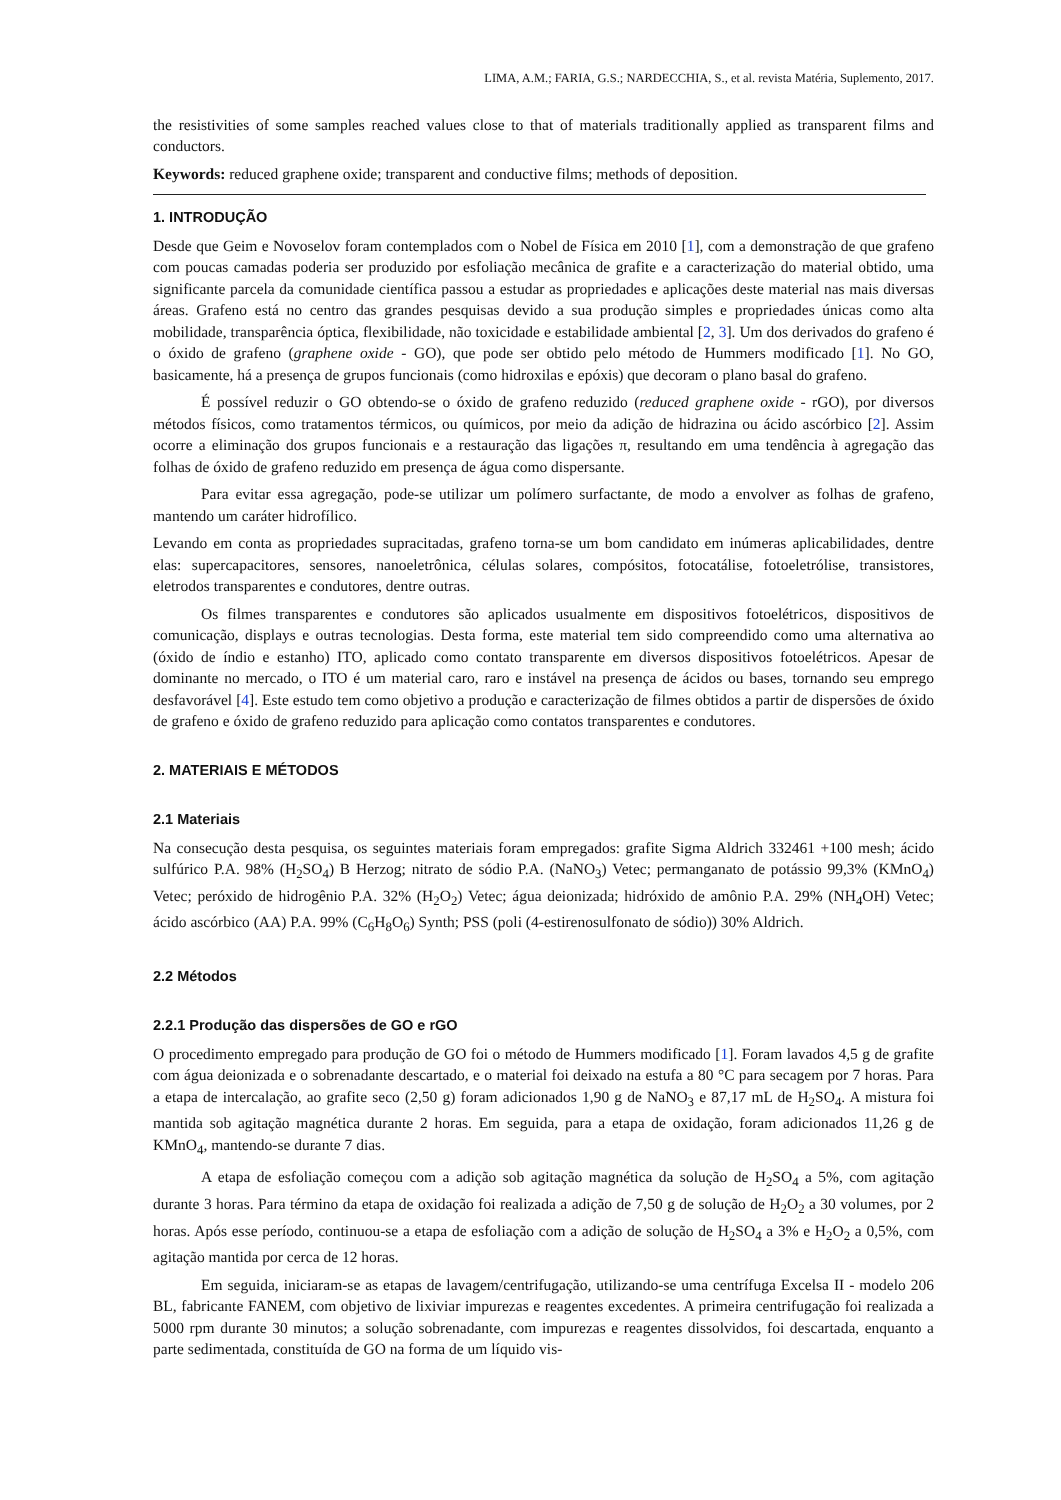LIMA, A.M.; FARIA, G.S.; NARDECCHIA, S., et al. revista Matéria, Suplemento, 2017.
the resistivities of some samples reached values close to that of materials traditionally applied as transparent films and conductors.
Keywords: reduced graphene oxide; transparent and conductive films; methods of deposition.
1. INTRODUÇÃO
Desde que Geim e Novoselov foram contemplados com o Nobel de Física em 2010 [1], com a demonstração de que grafeno com poucas camadas poderia ser produzido por esfoliação mecânica de grafite e a caracterização do material obtido, uma significante parcela da comunidade científica passou a estudar as propriedades e aplicações deste material nas mais diversas áreas. Grafeno está no centro das grandes pesquisas devido a sua produção simples e propriedades únicas como alta mobilidade, transparência óptica, flexibilidade, não toxicidade e estabilidade ambiental [2, 3]. Um dos derivados do grafeno é o óxido de grafeno (graphene oxide - GO), que pode ser obtido pelo método de Hummers modificado [1]. No GO, basicamente, há a presença de grupos funcionais (como hidroxilas e epóxis) que decoram o plano basal do grafeno.
É possível reduzir o GO obtendo-se o óxido de grafeno reduzido (reduced graphene oxide - rGO), por diversos métodos físicos, como tratamentos térmicos, ou químicos, por meio da adição de hidrazina ou ácido ascórbico [2]. Assim ocorre a eliminação dos grupos funcionais e a restauração das ligações π, resultando em uma tendência à agregação das folhas de óxido de grafeno reduzido em presença de água como dispersante.
Para evitar essa agregação, pode-se utilizar um polímero surfactante, de modo a envolver as folhas de grafeno, mantendo um caráter hidrofílico.
Levando em conta as propriedades supracitadas, grafeno torna-se um bom candidato em inúmeras aplicabilidades, dentre elas: supercapacitores, sensores, nanoeletrônica, células solares, compósitos, fotocatálise, fotoeletrólise, transistores, eletrodos transparentes e condutores, dentre outras.
Os filmes transparentes e condutores são aplicados usualmente em dispositivos fotoelétricos, dispositivos de comunicação, displays e outras tecnologias. Desta forma, este material tem sido compreendido como uma alternativa ao (óxido de índio e estanho) ITO, aplicado como contato transparente em diversos dispositivos fotoelétricos. Apesar de dominante no mercado, o ITO é um material caro, raro e instável na presença de ácidos ou bases, tornando seu emprego desfavorável [4]. Este estudo tem como objetivo a produção e caracterização de filmes obtidos a partir de dispersões de óxido de grafeno e óxido de grafeno reduzido para aplicação como contatos transparentes e condutores.
2. MATERIAIS E MÉTODOS
2.1 Materiais
Na consecução desta pesquisa, os seguintes materiais foram empregados: grafite Sigma Aldrich 332461 +100 mesh; ácido sulfúrico P.A. 98% (H<sub>2</sub>SO<sub>4</sub>) B Herzog; nitrato de sódio P.A. (NaNO<sub>3</sub>) Vetec; permanganato de potássio 99,3% (KMnO<sub>4</sub>) Vetec; peróxido de hidrogênio P.A. 32% (H<sub>2</sub>O<sub>2</sub>) Vetec; água deionizada; hidróxido de amônio P.A. 29% (NH<sub>4</sub>OH) Vetec; ácido ascórbico (AA) P.A. 99% (C<sub>6</sub>H<sub>8</sub>O<sub>6</sub>) Synth; PSS (poli (4-estirenosulfonato de sódio)) 30% Aldrich.
2.2 Métodos
2.2.1 Produção das dispersões de GO e rGO
O procedimento empregado para produção de GO foi o método de Hummers modificado [1]. Foram lavados 4,5 g de grafite com água deionizada e o sobrenadante descartado, e o material foi deixado na estufa a 80 °C para secagem por 7 horas. Para a etapa de intercalação, ao grafite seco (2,50 g) foram adicionados 1,90 g de NaNO<sub>3</sub> e 87,17 mL de H<sub>2</sub>SO<sub>4</sub>. A mistura foi mantida sob agitação magnética durante 2 horas. Em seguida, para a etapa de oxidação, foram adicionados 11,26 g de KMnO<sub>4</sub>, mantendo-se durante 7 dias.
A etapa de esfoliação começou com a adição sob agitação magnética da solução de H<sub>2</sub>SO<sub>4</sub> a 5%, com agitação durante 3 horas. Para término da etapa de oxidação foi realizada a adição de 7,50 g de solução de H<sub>2</sub>O<sub>2</sub> a 30 volumes, por 2 horas. Após esse período, continuou-se a etapa de esfoliação com a adição de solução de H<sub>2</sub>SO<sub>4</sub> a 3% e H<sub>2</sub>O<sub>2</sub> a 0,5%, com agitação mantida por cerca de 12 horas.
Em seguida, iniciaram-se as etapas de lavagem/centrifugação, utilizando-se uma centrífuga Excelsa II - modelo 206 BL, fabricante FANEM, com objetivo de lixiviar impurezas e reagentes excedentes. A primeira centrifugação foi realizada a 5000 rpm durante 30 minutos; a solução sobrenadante, com impurezas e reagentes dissolvidos, foi descartada, enquanto a parte sedimentada, constituída de GO na forma de um líquido vis-